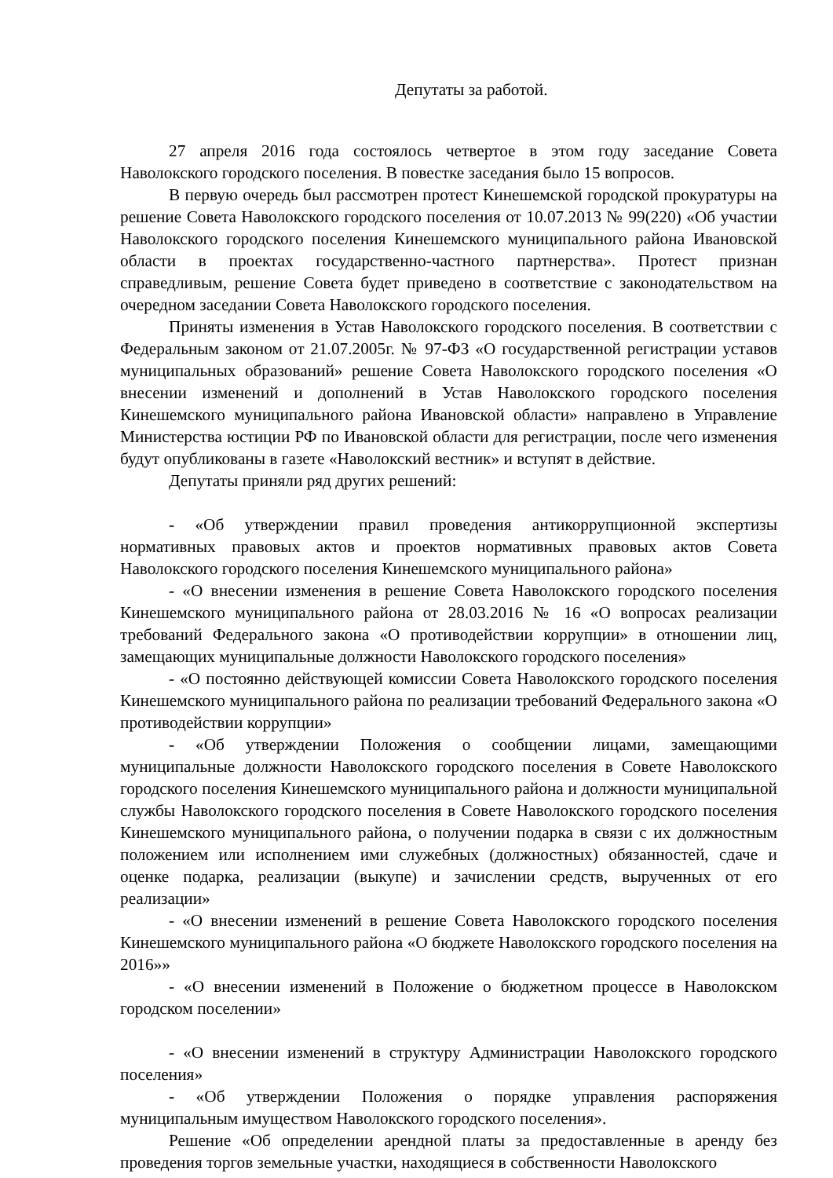Депутаты за работой.
27 апреля 2016 года состоялось четвертое в этом году заседание Совета Наволокского городского поселения. В повестке заседания было 15 вопросов.
В первую очередь был рассмотрен протест Кинешемской городской прокуратуры на решение Совета Наволокского городского поселения от 10.07.2013 № 99(220) «Об участии Наволокского городского поселения Кинешемского муниципального района Ивановской области в проектах государственно-частного партнерства». Протест признан справедливым, решение Совета будет приведено в соответствие с законодательством на очередном заседании Совета Наволокского городского поселения.
Приняты изменения в Устав Наволокского городского поселения. В соответствии с Федеральным законом от 21.07.2005г. № 97-ФЗ «О государственной регистрации уставов муниципальных образований» решение Совета Наволокского городского поселения «О внесении изменений и дополнений в Устав Наволокского городского поселения Кинешемского муниципального района Ивановской области» направлено в Управление Министерства юстиции РФ по Ивановской области для регистрации, после чего изменения будут опубликованы в газете «Наволокский вестник» и вступят в действие.
Депутаты приняли ряд других решений:
- «Об утверждении правил проведения антикоррупционной экспертизы нормативных правовых актов и проектов нормативных правовых актов Совета Наволокского городского поселения Кинешемского муниципального района»
- «О внесении изменения в решение Совета Наволокского городского поселения Кинешемского муниципального района от 28.03.2016 № 16 «О вопросах реализации требований Федерального закона «О противодействии коррупции» в отношении лиц, замещающих муниципальные должности Наволокского городского поселения»
- «О постоянно действующей комиссии Совета Наволокского городского поселения Кинешемского муниципального района по реализации требований Федерального закона «О противодействии коррупции»
- «Об утверждении Положения о сообщении лицами, замещающими муниципальные должности Наволокского городского поселения в Совете Наволокского городского поселения Кинешемского муниципального района и должности муниципальной службы Наволокского городского поселения в Совете Наволокского городского поселения Кинешемского муниципального района, о получении подарка в связи с их должностным положением или исполнением ими служебных (должностных) обязанностей, сдаче и оценке подарка, реализации (выкупе) и зачислении средств, вырученных от его реализации»
- «О внесении изменений в решение Совета Наволокского городского поселения Кинешемского муниципального района «О бюджете Наволокского городского поселения на 2016»»
- «О внесении изменений в Положение о бюджетном процессе в Наволокском городском поселении»
- «О внесении изменений в структуру Администрации Наволокского городского поселения»
- «Об утверждении Положения о порядке управления распоряжения муниципальным имуществом Наволокского городского поселения».
Решение «Об определении арендной платы за предоставленные в аренду без проведения торгов земельные участки, находящиеся в собственности Наволокского